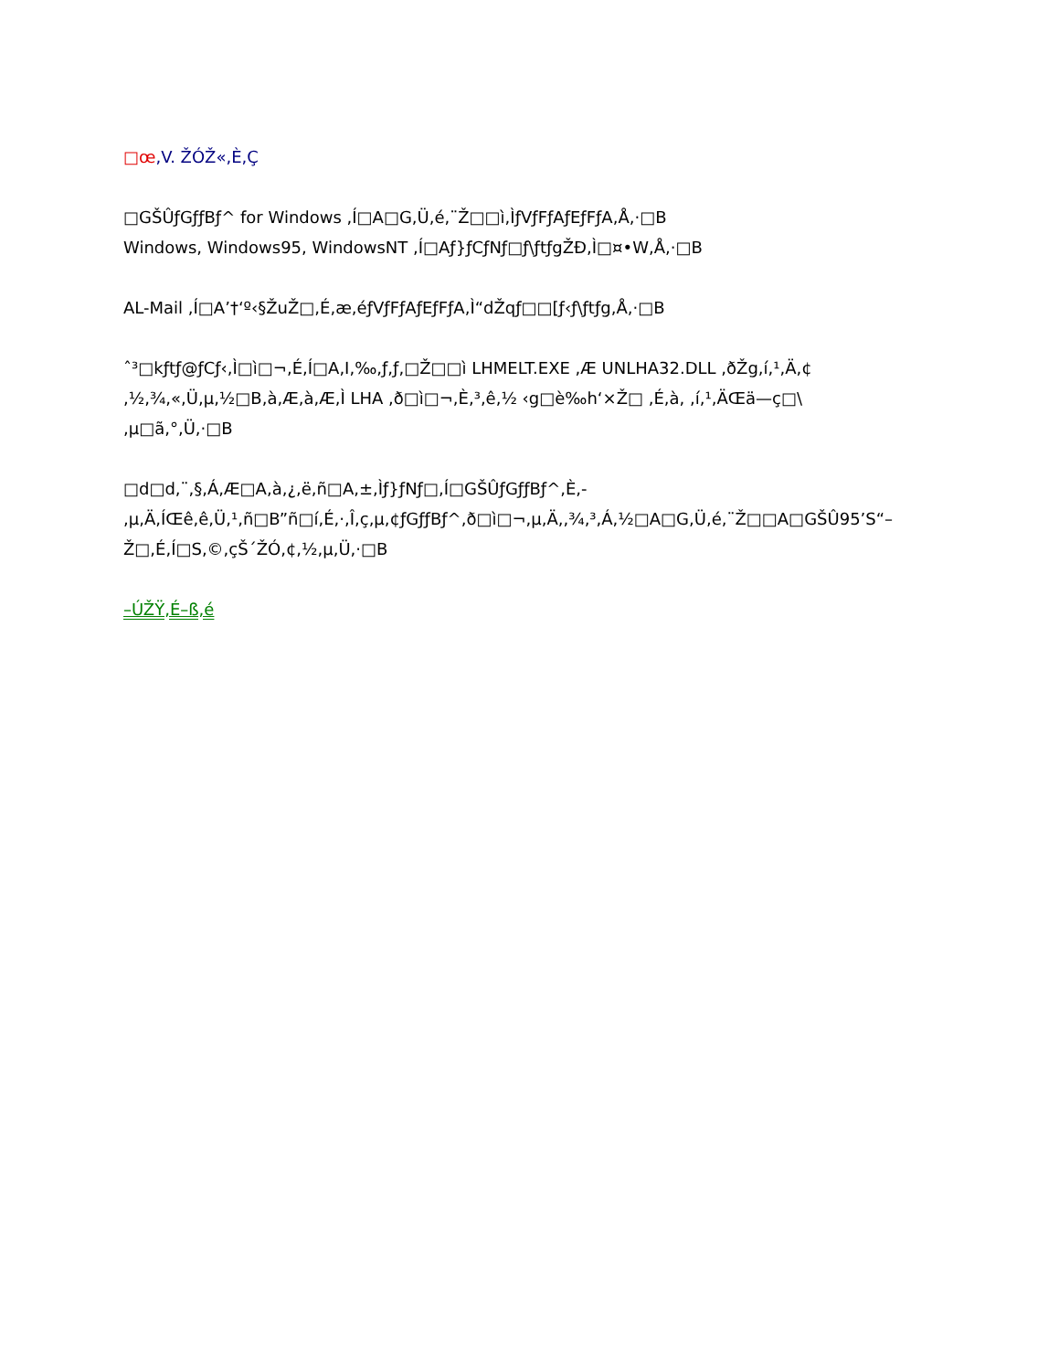□œ,V. ŽÓŽ«,È,Ç
□GŠÛƒGƒƒBƒ^ for Windows ,Í□A□G,Ü,é,¨Ž□□ì,ÌƒVƒFƒAƒEƒFƒA,Å,·□B
Windows, Windows95, WindowsNT ,Í□Aƒ}ƒCƒNƒ□ƒ\ƒtƒgŽÐ,Ì□¤•W,Å,·□B
AL-Mail ,Í□A’†‘º‹§ŽuŽ□,É,æ,éƒVƒFƒAƒEƒFƒA,Ì“dŽqƒ□□[ƒ‹ƒ\ƒtƒg,Å,·□B
ˆ³□kƒtƒ@ƒCƒ‹,Ì□ì□¬,É,Í□A,I,‰,ƒ,ƒ,□Ž□□ì LHMELT.EXE ,Æ UNLHA32.DLL ,ðŽg,í,¹,Ä,¢
,½,¾,«,Ü,µ,½□B,à,Æ,à,Æ,Ì LHA ,ð□ì□¬,È,³,ê,½ ‹g□è‰h‘×Ž□ ,É,à, ,í,¹,ÄŒä—ç□\
,µ□ã,°,Ü,·□B
□d□d,¨,§,Á,Æ□A,à,¿,ë,ñ□A,±,Ìƒ}ƒNƒ□,Í□GŠÛƒGƒƒBƒ^,È,-
,µ,Ä,ÍŒê,ê,Ü,¹,ñ□B”ñ□í,É,·,Î,ç,µ,¢ƒGƒƒBƒ^,ð□ì□¬,µ,Ä,,¾,³,Á,½□A□G,Ü,é,¨Ž□□A□GŠÛ95’S“–
Ž□,É,Í□S,©,çŠ´ŽÓ,¢,½,µ,Ü,·□B
–ÚŽŸ,É–ß,é